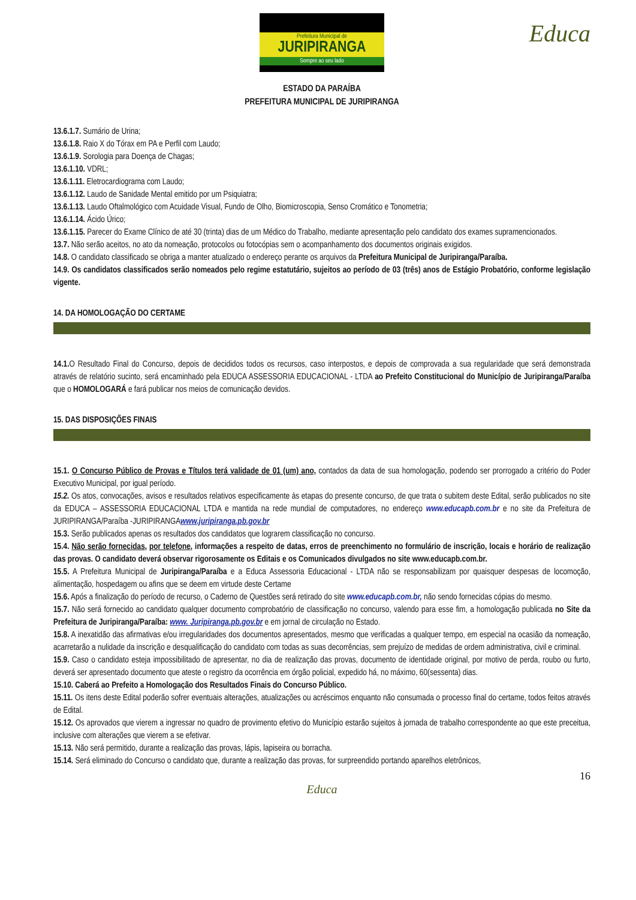Prefeitura Municipal de
JURIPIRANGA
Sempre ao seu lado
Educa
ESTADO DA PARAÍBA
PREFEITURA MUNICIPAL DE JURIPIRANGA
13.6.1.7. Sumário de Urina;
13.6.1.8. Raio X do Tórax em PA e Perfil com Laudo;
13.6.1.9. Sorologia para Doença de Chagas;
13.6.1.10. VDRL;
13.6.1.11. Eletrocardiograma com Laudo;
13.6.1.12. Laudo de Sanidade Mental emitido por um Psiquiatra;
13.6.1.13. Laudo Oftalmológico com Acuidade Visual, Fundo de Olho, Biomicroscopia, Senso Cromático e Tonometria;
13.6.1.14. Ácido Úrico;
13.6.1.15. Parecer do Exame Clínico de até 30 (trinta) dias de um Médico do Trabalho, mediante apresentação pelo candidato dos exames supramencionados.
13.7. Não serão aceitos, no ato da nomeação, protocolos ou fotocópias sem o acompanhamento dos documentos originais exigidos.
14.8. O candidato classificado se obriga a manter atualizado o endereço perante os arquivos da Prefeitura Municipal de Juripiranga/Paraíba.
14.9. Os candidatos classificados serão nomeados pelo regime estatutário, sujeitos ao período de 03 (três) anos de Estágio Probatório, conforme legislação vigente.
14. DA HOMOLOGAÇÃO DO CERTAME
14.1. O Resultado Final do Concurso, depois de decididos todos os recursos, caso interpostos, e depois de comprovada a sua regularidade que será demonstrada através de relatório sucinto, será encaminhado pela EDUCA ASSESSORIA EDUCACIONAL - LTDA ao Prefeito Constitucional do Município de Juripiranga/Paraíba que o HOMOLOGARÁ e fará publicar nos meios de comunicação devidos.
15. DAS DISPOSIÇÕES FINAIS
15.1. O Concurso Público de Provas e Títulos terá validade de 01 (um) ano, contados da data de sua homologação, podendo ser prorrogado a critério do Poder Executivo Municipal, por igual período.
15.2. Os atos, convocações, avisos e resultados relativos especificamente às etapas do presente concurso, de que trata o subitem deste Edital, serão publicados no site da EDUCA – ASSESSORIA EDUCACIONAL LTDA e mantida na rede mundial de computadores, no endereço www.educapb.com.br e no site da Prefeitura de JURIPIRANGA/Paraíba -JURIPIRANGAwww.juripiranga.pb.gov.br
15.3. Serão publicados apenas os resultados dos candidatos que lograrem classificação no concurso.
15.4. Não serão fornecidas, por telefone, informações a respeito de datas, erros de preenchimento no formulário de inscrição, locais e horário de realização das provas. O candidato deverá observar rigorosamente os Editais e os Comunicados divulgados no site www.educapb.com.br.
15.5. A Prefeitura Municipal de Juripiranga/Paraíba e a Educa Assessoria Educacional - LTDA não se responsabilizam por quaisquer despesas de locomoção, alimentação, hospedagem ou afins que se deem em virtude deste Certame
15.6. Após a finalização do período de recurso, o Caderno de Questões será retirado do site www.educapb.com.br, não sendo fornecidas cópias do mesmo.
15.7. Não será fornecido ao candidato qualquer documento comprobatório de classificação no concurso, valendo para esse fim, a homologação publicada no Site da Prefeitura de Juripiranga/Paraíba: www. Juripiranga.pb.gov.br e em jornal de circulação no Estado.
15.8. A inexatidão das afirmativas e/ou irregularidades dos documentos apresentados, mesmo que verificadas a qualquer tempo, em especial na ocasião da nomeação, acarretarão a nulidade da inscrição e desqualificação do candidato com todas as suas decorrências, sem prejuízo de medidas de ordem administrativa, civil e criminal.
15.9. Caso o candidato esteja impossibilitado de apresentar, no dia de realização das provas, documento de identidade original, por motivo de perda, roubo ou furto, deverá ser apresentado documento que ateste o registro da ocorrência em órgão policial, expedido há, no máximo, 60(sessenta) dias.
15.10. Caberá ao Prefeito a Homologação dos Resultados Finais do Concurso Público.
15.11. Os itens deste Edital poderão sofrer eventuais alterações, atualizações ou acréscimos enquanto não consumada o processo final do certame, todos feitos através de Edital.
15.12. Os aprovados que vierem a ingressar no quadro de provimento efetivo do Município estarão sujeitos à jornada de trabalho correspondente ao que este preceitua, inclusive com alterações que vierem a se efetivar.
15.13. Não será permitido, durante a realização das provas, lápis, lapiseira ou borracha.
15.14. Será eliminado do Concurso o candidato que, durante a realização das provas, for surpreendido portando aparelhos eletrônicos,
16
Educa